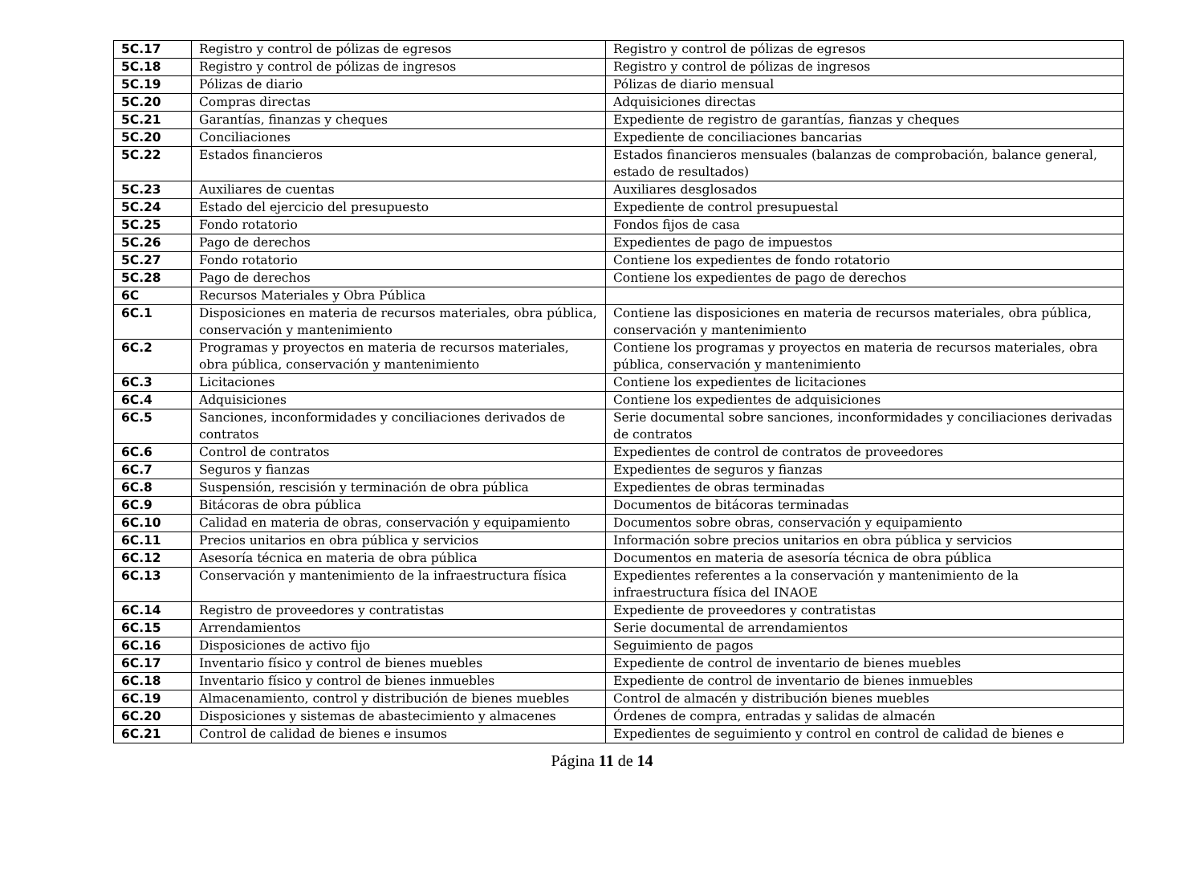| 5C.17 | Registro y control de pólizas de egresos | Registro y control de pólizas de egresos |
| 5C.18 | Registro y control de pólizas de ingresos | Registro y control de pólizas de ingresos |
| 5C.19 | Pólizas de diario | Pólizas de diario mensual |
| 5C.20 | Compras directas | Adquisiciones directas |
| 5C.21 | Garantías, finanzas y cheques | Expediente de registro de garantías, fianzas y cheques |
| 5C.20 | Conciliaciones | Expediente de conciliaciones bancarias |
| 5C.22 | Estados financieros | Estados financieros mensuales (balanzas de comprobación, balance general, estado de resultados) |
| 5C.23 | Auxiliares de cuentas | Auxiliares desglosados |
| 5C.24 | Estado del ejercicio del presupuesto | Expediente de control presupuestal |
| 5C.25 | Fondo rotatorio | Fondos fijos de casa |
| 5C.26 | Pago de derechos | Expedientes de pago de impuestos |
| 5C.27 | Fondo rotatorio | Contiene los expedientes de fondo rotatorio |
| 5C.28 | Pago de derechos | Contiene los expedientes de pago de derechos |
| 6C | Recursos Materiales y Obra Pública | |
| 6C.1 | Disposiciones en materia de recursos materiales, obra pública, conservación y mantenimiento | Contiene las disposiciones en materia de recursos materiales, obra pública, conservación y mantenimiento |
| 6C.2 | Programas y proyectos en materia de recursos materiales, obra pública, conservación y mantenimiento | Contiene los programas y proyectos en materia de recursos materiales, obra pública, conservación y mantenimiento |
| 6C.3 | Licitaciones | Contiene los expedientes de licitaciones |
| 6C.4 | Adquisiciones | Contiene los expedientes de adquisiciones |
| 6C.5 | Sanciones, inconformidades y conciliaciones derivados de contratos | Serie documental sobre sanciones, inconformidades y conciliaciones derivadas de contratos |
| 6C.6 | Control de contratos | Expedientes de control de contratos de proveedores |
| 6C.7 | Seguros y fianzas | Expedientes de seguros y fianzas |
| 6C.8 | Suspensión, rescisión y terminación de obra pública | Expedientes de obras terminadas |
| 6C.9 | Bitácoras de obra pública | Documentos de bitácoras terminadas |
| 6C.10 | Calidad en materia de obras, conservación y equipamiento | Documentos sobre obras, conservación y equipamiento |
| 6C.11 | Precios unitarios en obra pública y servicios | Información sobre precios unitarios en obra pública y servicios |
| 6C.12 | Asesoría técnica en materia de obra pública | Documentos en materia de asesoría técnica de obra pública |
| 6C.13 | Conservación y mantenimiento de la infraestructura física | Expedientes referentes a la conservación y mantenimiento de la infraestructura física del INAOE |
| 6C.14 | Registro de proveedores y contratistas | Expediente de proveedores y contratistas |
| 6C.15 | Arrendamientos | Serie documental de arrendamientos |
| 6C.16 | Disposiciones de activo fijo | Seguimiento de pagos |
| 6C.17 | Inventario físico y control de bienes muebles | Expediente de control de inventario de bienes muebles |
| 6C.18 | Inventario físico y control de bienes inmuebles | Expediente de control de inventario de bienes inmuebles |
| 6C.19 | Almacenamiento, control y distribución de bienes muebles | Control de almacén y distribución bienes muebles |
| 6C.20 | Disposiciones y sistemas de abastecimiento y almacenes | Órdenes de compra, entradas y salidas de almacén |
| 6C.21 | Control de calidad de bienes e insumos | Expedientes de seguimiento y control en control de calidad de bienes e |
Página 11 de 14